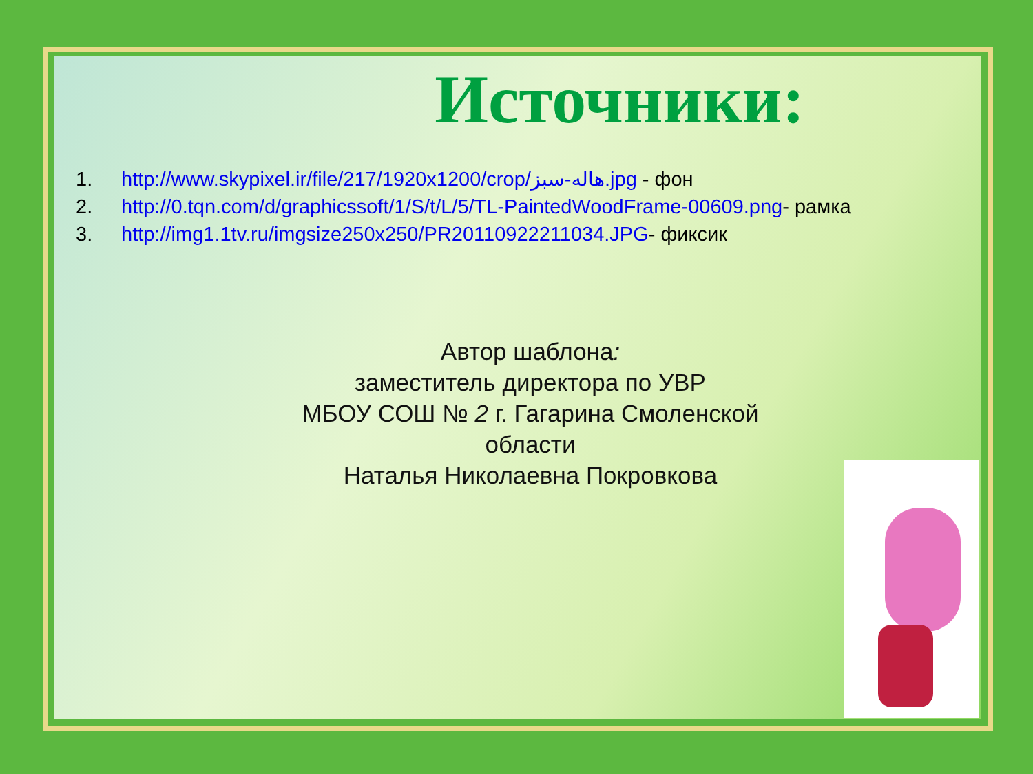Источники:
1. http://www.skypixel.ir/file/217/1920x1200/crop/هاله-سبز.jpg - фон
2. http://0.tqn.com/d/graphicssoft/1/S/t/L/5/TL-PaintedWoodFrame-00609.png- рамка
3. http://img1.1tv.ru/imgsize250x250/PR20110922211034.JPG- фиксик
Автор шаблона:
заместитель директора по УВР
МБОУ СОШ № 2 г. Гагарина Смоленской
области
Наталья Николаевна Покровкова